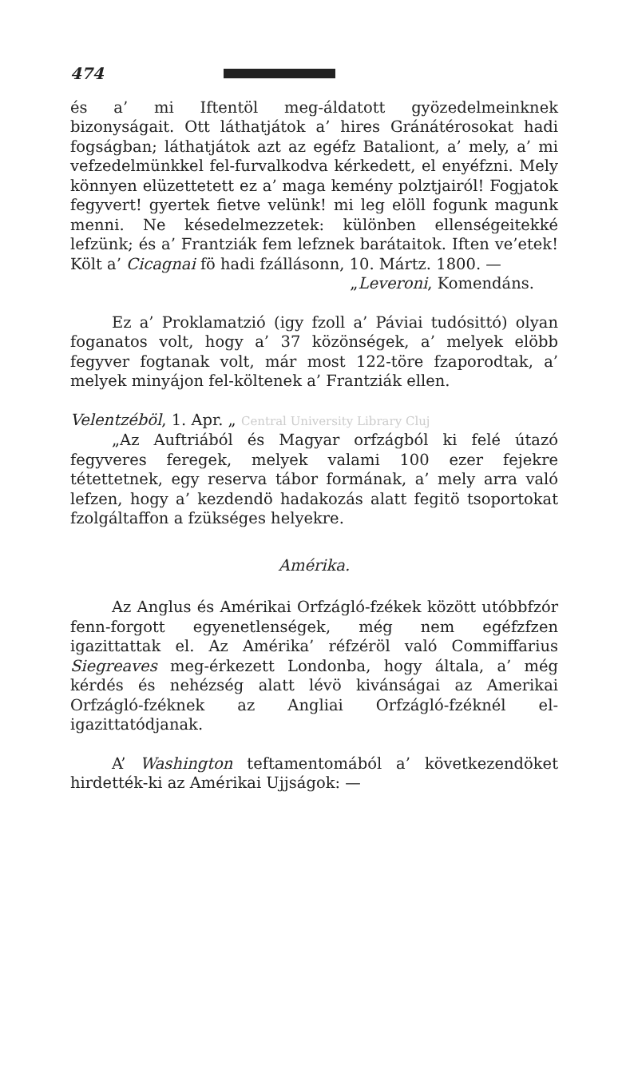474
és a’ mi Iftentöl meg-áldatott gyözedelmeinknek bizonyságait. Ott láthatjátok a’ hires Gránátérosokat hadi fogságban; láthatjátok azt az egéfz Bataliont, a’ mely, a’ mi vefzedelmünkkel fel-furvalkodva kérkedett, el enyéfzni. Mely könnyen elüzettetett ez a’ maga kemény polztjairól! Fogjatok fegyvert! gyertek fietve velünk! mi leg elöll fogunk magunk menni. Ne késedelmezzetek: különben ellenségeitekké lefzünk; és a’ Frantziák fem lefznek barátaitok. Iften ve’etek! Költ a’ Cicagnai fö hadi fzállásonn, 10. Mártz. 1800. —
„Leveroni, Komendáns.
Ez a’ Proklamatzió (igy fzoll a’ Páviai tudósittó) olyan foganatos volt, hogy a’ 37 közönségek, a’ melyek elöbb fegyver fogtanak volt, már most 122-töre fzaporodtak, a’ melyek minyájon fel-költenek a’ Frantziák ellen.
Velentzéböl, 1. Apr. „ Central University Library Cluj
„Az Auftriából és Magyar orfzágból ki felé útazó fegyveres feregek, melyek valami 100 ezer fejekre tétettetnek, egy reserva tábor formának, a’ mely arra való lefzen, hogy a’ kezdendö hadakozás alatt fegitö tsoportokat fzolgáltaffon a fzükséges helyekre.
Amérika.
Az Anglus és Amérikai Orfzágló-fzékek között utóbbfzór fenn-forgott egyenetlenségek, még nem egéfzfzen igazittattak el. Az Amérika’ réfzéröl való Commiffarius Siegreaves meg-érkezett Londonba, hogy általa, a’ még kérdés és nehézség alatt lévö kivánságai az Amerikai Orfzágló-fzéknek az Angliai Orfzágló-fzéknél el-igazittatódjanak.
A’ Washington teftamentomából a’ következendöket hirdették-ki az Amérikai Ujjságok: —